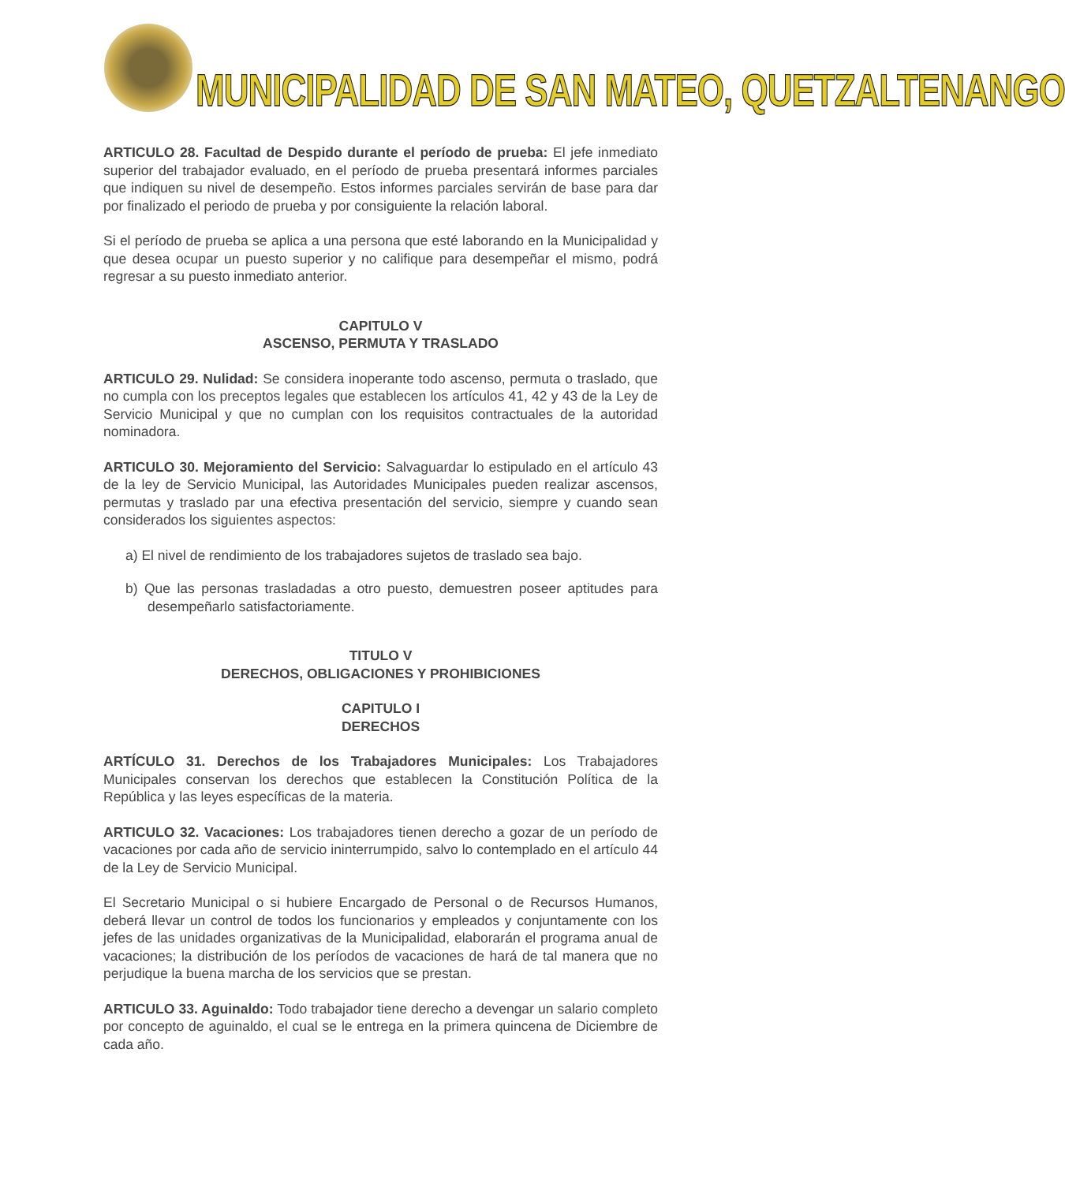MUNICIPALIDAD DE SAN MATEO, QUETZALTENANGO
ARTICULO 28. Facultad de Despido durante el período de prueba: El jefe inmediato superior del trabajador evaluado, en el período de prueba presentará informes parciales que indiquen su nivel de desempeño. Estos informes parciales servirán de base para dar por finalizado el periodo de prueba y por consiguiente la relación laboral.
Si el período de prueba se aplica a una persona que esté laborando en la Municipalidad y que desea ocupar un puesto superior y no califique para desempeñar el mismo, podrá regresar a su puesto inmediato anterior.
CAPITULO V
ASCENSO, PERMUTA Y TRASLADO
ARTICULO 29. Nulidad: Se considera inoperante todo ascenso, permuta o traslado, que no cumpla con los preceptos legales que establecen los artículos 41, 42 y 43 de la Ley de Servicio Municipal y que no cumplan con los requisitos contractuales de la autoridad nominadora.
ARTICULO 30. Mejoramiento del Servicio: Salvaguardar lo estipulado en el artículo 43 de la ley de Servicio Municipal, las Autoridades Municipales pueden realizar ascensos, permutas y traslado par una efectiva presentación del servicio, siempre y cuando sean considerados los siguientes aspectos:
a) El nivel de rendimiento de los trabajadores sujetos de traslado sea bajo.
b) Que las personas trasladadas a otro puesto, demuestren poseer aptitudes para desempeñarlo satisfactoriamente.
TITULO V
DERECHOS, OBLIGACIONES Y PROHIBICIONES
CAPITULO I
DERECHOS
ARTÍCULO 31. Derechos de los Trabajadores Municipales: Los Trabajadores Municipales conservan los derechos que establecen la Constitución Política de la República y las leyes específicas de la materia.
ARTICULO 32. Vacaciones: Los trabajadores tienen derecho a gozar de un período de vacaciones por cada año de servicio ininterrumpido, salvo lo contemplado en el artículo 44 de la Ley de Servicio Municipal.
El Secretario Municipal o si hubiere Encargado de Personal o de Recursos Humanos, deberá llevar un control de todos los funcionarios y empleados y conjuntamente con los jefes de las unidades organizativas de la Municipalidad, elaborarán el programa anual de vacaciones; la distribución de los períodos de vacaciones de hará de tal manera que no perjudique la buena marcha de los servicios que se prestan.
ARTICULO 33. Aguinaldo: Todo trabajador tiene derecho a devengar un salario completo por concepto de aguinaldo, el cual se le entrega en la primera quincena de Diciembre de cada año.